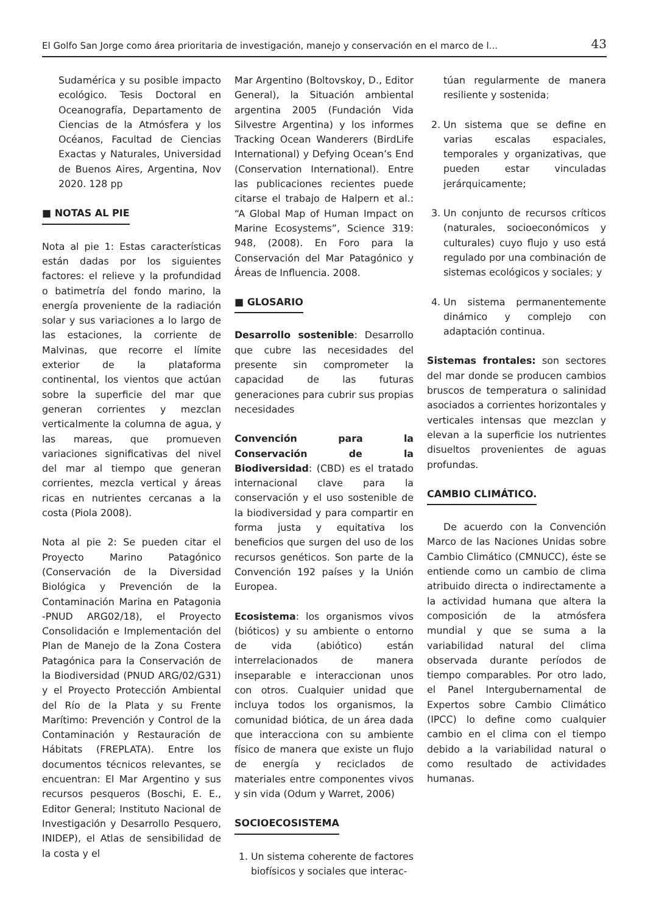El Golfo San Jorge como área prioritaria de investigación, manejo y conservación en el marco de l... 43
Sudamérica y su posible impacto ecológico. Tesis Doctoral en Oceanografía, Departamento de Ciencias de la Atmósfera y los Océanos, Facultad de Ciencias Exactas y Naturales, Universidad de Buenos Aires, Argentina, Nov 2020. 128 pp
■ NOTAS AL PIE
Nota al pie 1: Estas características están dadas por los siguientes factores: el relieve y la profundidad o batimetría del fondo marino, la energía proveniente de la radiación solar y sus variaciones a lo largo de las estaciones, la corriente de Malvinas, que recorre el límite exterior de la plataforma continental, los vientos que actúan sobre la superficie del mar que generan corrientes y mezclan verticalmente la columna de agua, y las mareas, que promueven variaciones significativas del nivel del mar al tiempo que generan corrientes, mezcla vertical y áreas ricas en nutrientes cercanas a la costa (Piola 2008).
Nota al pie 2: Se pueden citar el Proyecto Marino Patagónico (Conservación de la Diversidad Biológica y Prevención de la Contaminación Marina en Patagonia -PNUD ARG02/18), el Proyecto Consolidación e Implementación del Plan de Manejo de la Zona Costera Patagónica para la Conservación de la Biodiversidad (PNUD ARG/02/G31) y el Proyecto Protección Ambiental del Río de la Plata y su Frente Marítimo: Prevención y Control de la Contaminación y Restauración de Hábitats (FREPLATA). Entre los documentos técnicos relevantes, se encuentran: El Mar Argentino y sus recursos pesqueros (Boschi, E. E., Editor General; Instituto Nacional de Investigación y Desarrollo Pesquero, INIDEP), el Atlas de sensibilidad de la costa y el
Mar Argentino (Boltovskoy, D., Editor General), la Situación ambiental argentina 2005 (Fundación Vida Silvestre Argentina) y los informes Tracking Ocean Wanderers (BirdLife International) y Defying Ocean’s End (Conservation International). Entre las publicaciones recientes puede citarse el trabajo de Halpern et al.: “A Global Map of Human Impact on Marine Ecosystems”, Science 319: 948, (2008). En Foro para la Conservación del Mar Patagónico y Áreas de Influencia. 2008.
■ GLOSARIO
Desarrollo sostenible: Desarrollo que cubre las necesidades del presente sin comprometer la capacidad de las futuras generaciones para cubrir sus propias necesidades
Convención para la Conservación de la Biodiversidad: (CBD) es el tratado internacional clave para la conservación y el uso sostenible de la biodiversidad y para compartir en forma justa y equitativa los beneficios que surgen del uso de los recursos genéticos. Son parte de la Convención 192 países y la Unión Europea.
Ecosistema: los organismos vivos (bióticos) y su ambiente o entorno de vida (abiótico) están interrelacionados de manera inseparable e interaccionan unos con otros. Cualquier unidad que incluya todos los organismos, la comunidad biótica, de un área dada que interacciona con su ambiente físico de manera que existe un flujo de energía y reciclados de materiales entre componentes vivos y sin vida (Odum y Warret, 2006)
SOCIOECOSISTEMA
1. Un sistema coherente de factores biofísicos y sociales que interac-
túan regularmente de manera resiliente y sostenida;
2. Un sistema que se define en varias escalas espaciales, temporales y organizativas, que pueden estar vinculadas jerárquicamente;
3. Un conjunto de recursos críticos (naturales, socioeconómicos y culturales) cuyo flujo y uso está regulado por una combinación de sistemas ecológicos y sociales; y
4. Un sistema permanentemente dinámico y complejo con adaptación continua.
Sistemas frontales: son sectores del mar donde se producen cambios bruscos de temperatura o salinidad asociados a corrientes horizontales y verticales intensas que mezclan y elevan a la superficie los nutrientes disueltos provenientes de aguas profundas.
CAMBIO CLIMÁTICO.
De acuerdo con la Convención Marco de las Naciones Unidas sobre Cambio Climático (CMNUCC), éste se entiende como un cambio de clima atribuido directa o indirectamente a la actividad humana que altera la composición de la atmósfera mundial y que se suma a la variabilidad natural del clima observada durante períodos de tiempo comparables. Por otro lado, el Panel Intergubernamental de Expertos sobre Cambio Climático (IPCC) lo define como cualquier cambio en el clima con el tiempo debido a la variabilidad natural o como resultado de actividades humanas.